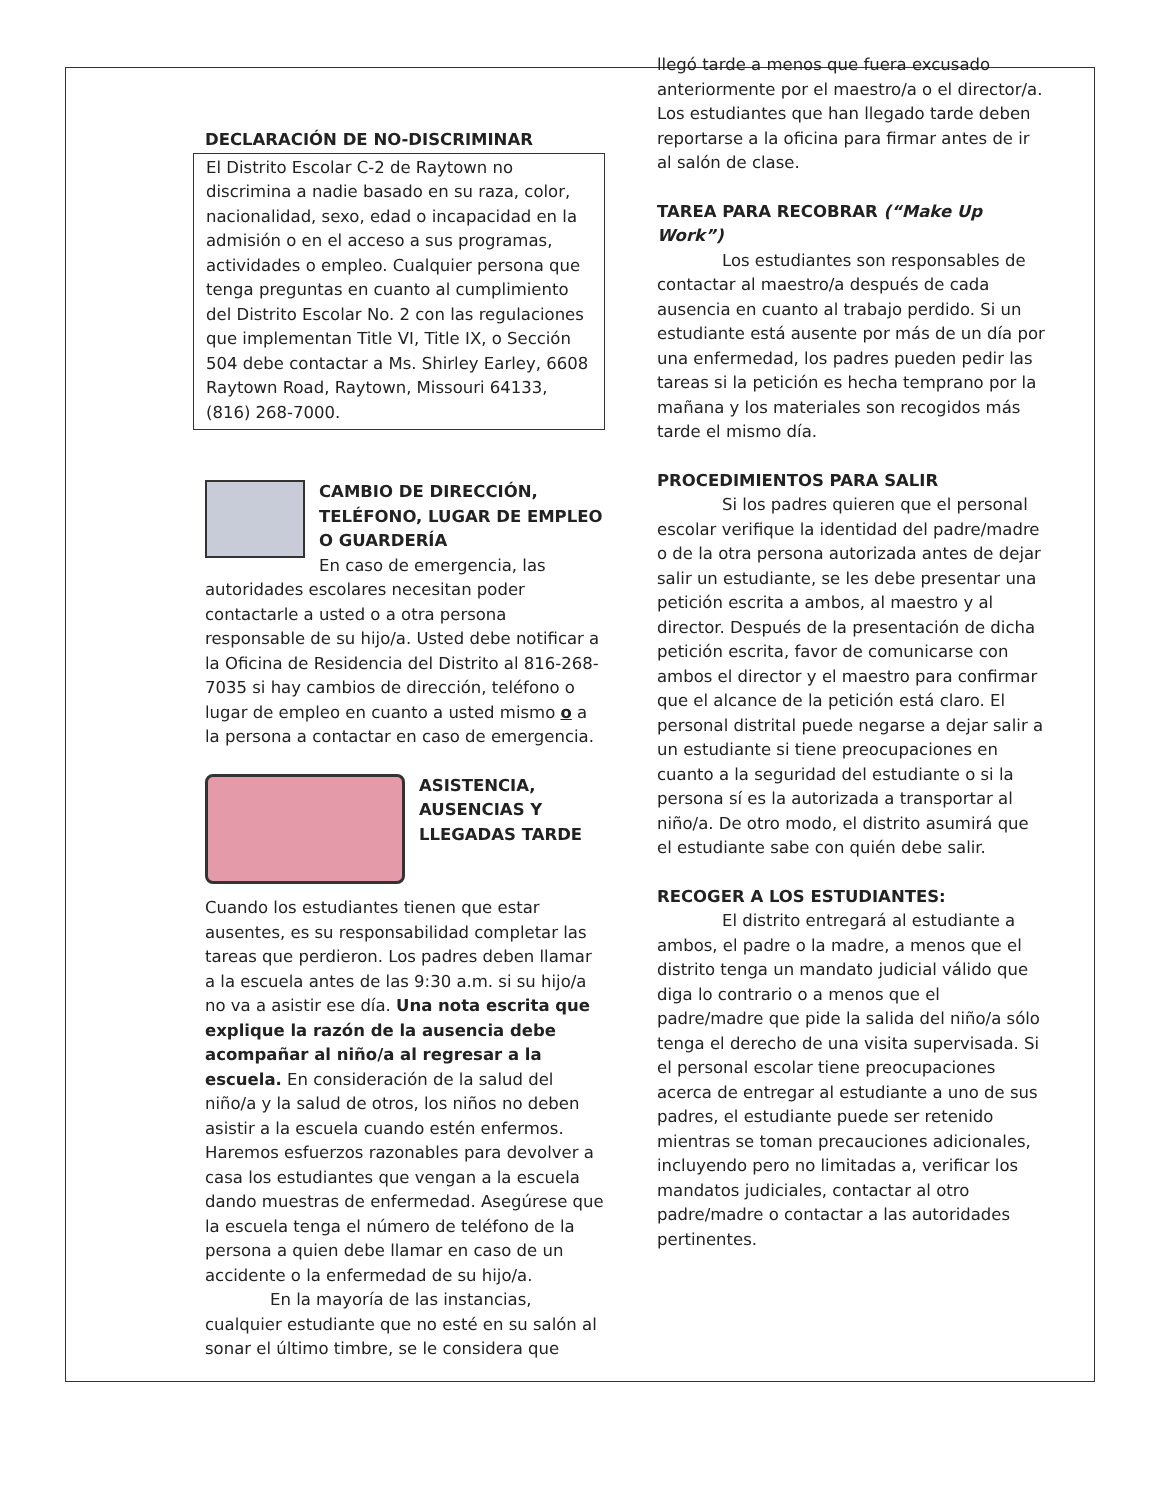DECLARACIÓN DE NO-DISCRIMINAR
El Distrito Escolar C-2 de Raytown no discrimina a nadie basado en su raza, color, nacionalidad, sexo, edad o incapacidad en la admisión o en el acceso a sus programas, actividades o empleo. Cualquier persona que tenga preguntas en cuanto al cumplimiento del Distrito Escolar No. 2 con las regulaciones que implementan Title VI, Title IX, o Sección 504 debe contactar a Ms. Shirley Earley, 6608 Raytown Road, Raytown, Missouri 64133, (816) 268-7000.
CAMBIO DE DIRECCIÓN, TELÉFONO, LUGAR DE EMPLEO O GUARDERÍA
En caso de emergencia, las autoridades escolares necesitan poder contactarle a usted o a otra persona responsable de su hijo/a. Usted debe notificar a la Oficina de Residencia del Distrito al 816-268-7035 si hay cambios de dirección, teléfono o lugar de empleo en cuanto a usted mismo o a la persona a contactar en caso de emergencia.
ASISTENCIA, AUSENCIAS Y LLEGADAS TARDE
Cuando los estudiantes tienen que estar ausentes, es su responsabilidad completar las tareas que perdieron. Los padres deben llamar a la escuela antes de las 9:30 a.m. si su hijo/a no va a asistir ese día. Una nota escrita que explique la razón de la ausencia debe acompañar al niño/a al regresar a la escuela. En consideración de la salud del niño/a y la salud de otros, los niños no deben asistir a la escuela cuando estén enfermos. Haremos esfuerzos razonables para devolver a casa los estudiantes que vengan a la escuela dando muestras de enfermedad. Asegúrese que la escuela tenga el número de teléfono de la persona a quien debe llamar en caso de un accidente o la enfermedad de su hijo/a.
En la mayoría de las instancias, cualquier estudiante que no esté en su salón al sonar el último timbre, se le considera que
llegó tarde a menos que fuera excusado anteriormente por el maestro/a o el director/a. Los estudiantes que han llegado tarde deben reportarse a la oficina para firmar antes de ir al salón de clase.
TAREA PARA RECOBRAR (“Make Up Work”)
Los estudiantes son responsables de contactar al maestro/a después de cada ausencia en cuanto al trabajo perdido. Si un estudiante está ausente por más de un día por una enfermedad, los padres pueden pedir las tareas si la petición es hecha temprano por la mañana y los materiales son recogidos más tarde el mismo día.
PROCEDIMIENTOS PARA SALIR
Si los padres quieren que el personal escolar verifique la identidad del padre/madre o de la otra persona autorizada antes de dejar salir un estudiante, se les debe presentar una petición escrita a ambos, al maestro y al director. Después de la presentación de dicha petición escrita, favor de comunicarse con ambos el director y el maestro para confirmar que el alcance de la petición está claro. El personal distrital puede negarse a dejar salir a un estudiante si tiene preocupaciones en cuanto a la seguridad del estudiante o si la persona sí es la autorizada a transportar al niño/a. De otro modo, el distrito asumirá que el estudiante sabe con quién debe salir.
RECOGER A LOS ESTUDIANTES:
El distrito entregará al estudiante a ambos, el padre o la madre, a menos que el distrito tenga un mandato judicial válido que diga lo contrario o a menos que el padre/madre que pide la salida del niño/a sólo tenga el derecho de una visita supervisada. Si el personal escolar tiene preocupaciones acerca de entregar al estudiante a uno de sus padres, el estudiante puede ser retenido mientras se toman precauciones adicionales, incluyendo pero no limitadas a, verificar los mandatos judiciales, contactar al otro padre/madre o contactar a las autoridades pertinentes.